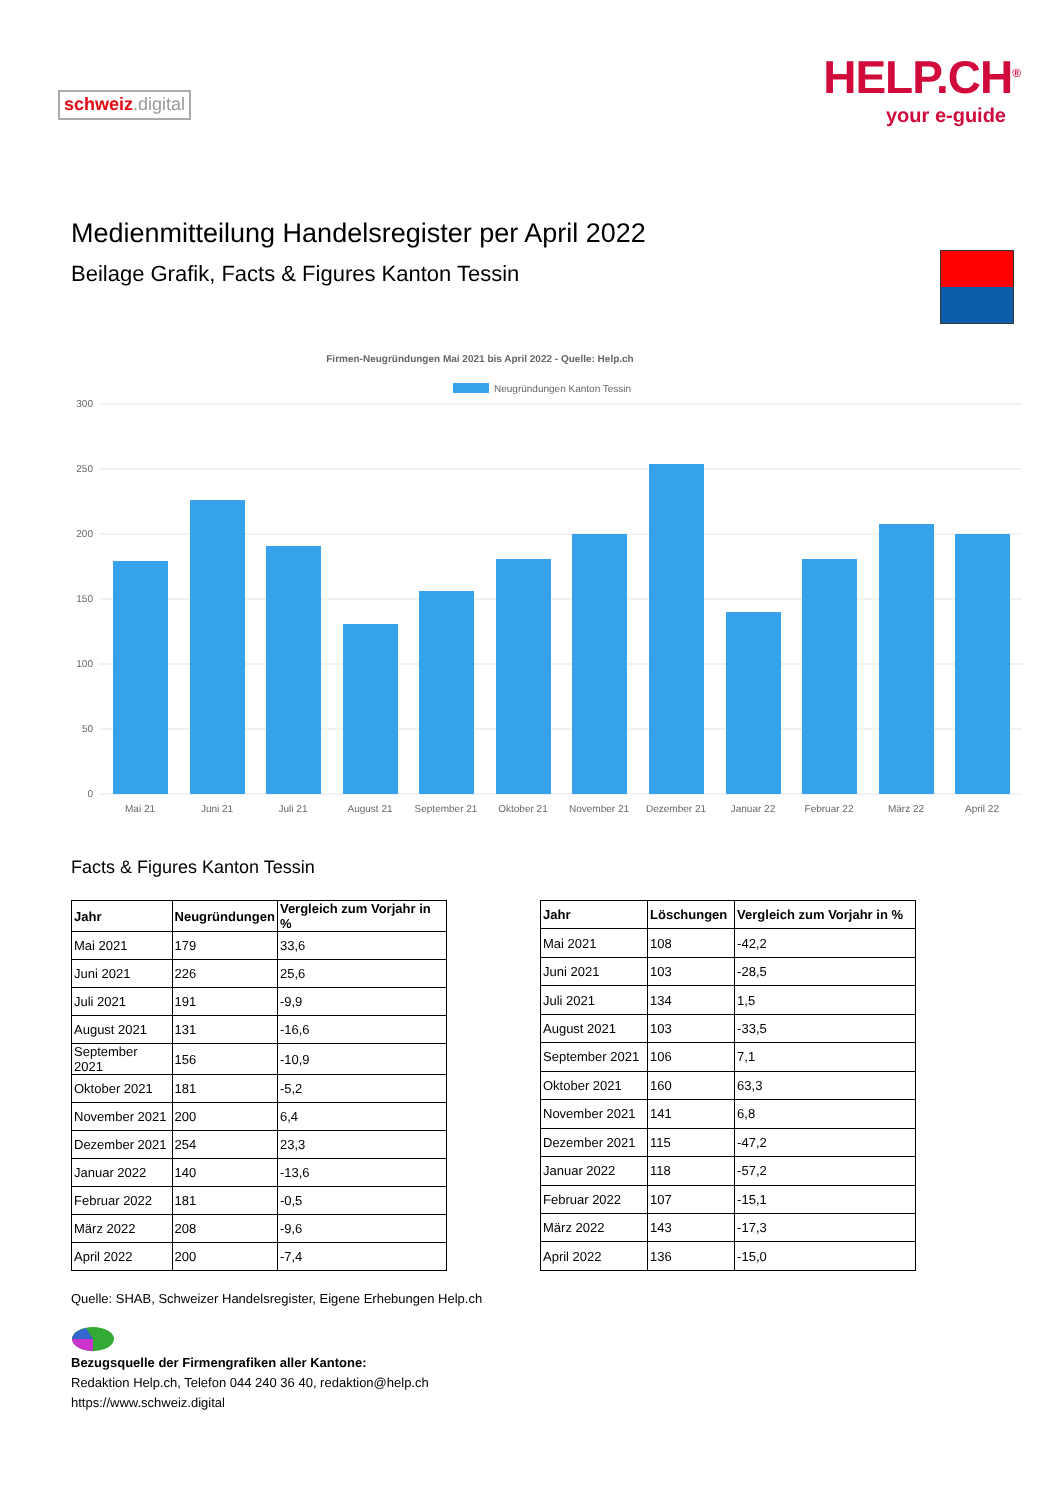schweiz.digital
HELP.CH<sup>®</sup>
your e-guide
Medienmitteilung Handelsregister per April 2022
Beilage Grafik, Facts & Figures Kanton Tessin
Firmen-Neugründungen Mai 2021 bis April 2022 - Quelle: Help.ch
Neugründungen Kanton Tessin
300
250
200
150
100
50
0
Mai 21
Juni 21
Juli 21
August 21
September 21
Oktober 21
November 21
Dezember 21
Januar 22
Februar 22
März 22
April 22
Facts & Figures Kanton Tessin
| Jahr | Neugründungen | Vergleich zum Vorjahr in % |
| --- | --- | --- |
| Mai 2021 | 179 | 33,6 |
| Juni 2021 | 226 | 25,6 |
| Juli 2021 | 191 | -9,9 |
| August 2021 | 131 | -16,6 |
| September 2021 | 156 | -10,9 |
| Oktober 2021 | 181 | -5,2 |
| November 2021 | 200 | 6,4 |
| Dezember 2021 | 254 | 23,3 |
| Januar 2022 | 140 | -13,6 |
| Februar 2022 | 181 | -0,5 |
| März 2022 | 208 | -9,6 |
| April 2022 | 200 | -7,4 |
| Jahr | Löschungen | Vergleich zum Vorjahr in % |
| --- | --- | --- |
| Mai 2021 | 108 | -42,2 |
| Juni 2021 | 103 | -28,5 |
| Juli 2021 | 134 | 1,5 |
| August 2021 | 103 | -33,5 |
| September 2021 | 106 | 7,1 |
| Oktober 2021 | 160 | 63,3 |
| November 2021 | 141 | 6,8 |
| Dezember 2021 | 115 | -47,2 |
| Januar 2022 | 118 | -57,2 |
| Februar 2022 | 107 | -15,1 |
| März 2022 | 143 | -17,3 |
| April 2022 | 136 | -15,0 |
Quelle: SHAB, Schweizer Handelsregister, Eigene Erhebungen Help.ch
Bezugsquelle der Firmengrafiken aller Kantone:
Redaktion Help.ch, Telefon 044 240 36 40, redaktion@help.ch
https://www.schweiz.digital